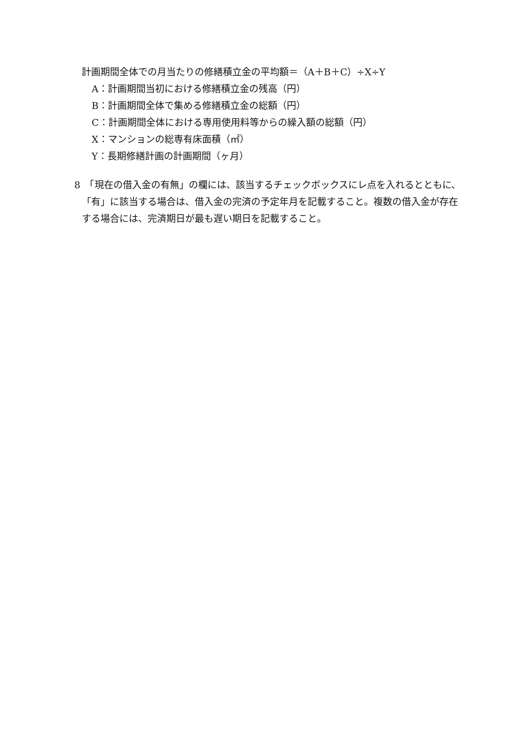計画期間全体での月当たりの修繕積立金の平均額＝（A＋B＋C）÷X÷Y
A：計画期間当初における修繕積立金の残高（円）
B：計画期間全体で集める修繕積立金の総額（円）
C：計画期間全体における専用使用料等からの繰入額の総額（円）
X：マンションの総専有床面積（㎡）
Y：長期修繕計画の計画期間（ヶ月）
8　「現在の借入金の有無」の欄には、該当するチェックボックスにレ点を入れるとともに、「有」に該当する場合は、借入金の完済の予定年月を記載すること。複数の借入金が存在する場合には、完済期日が最も遅い期日を記載すること。